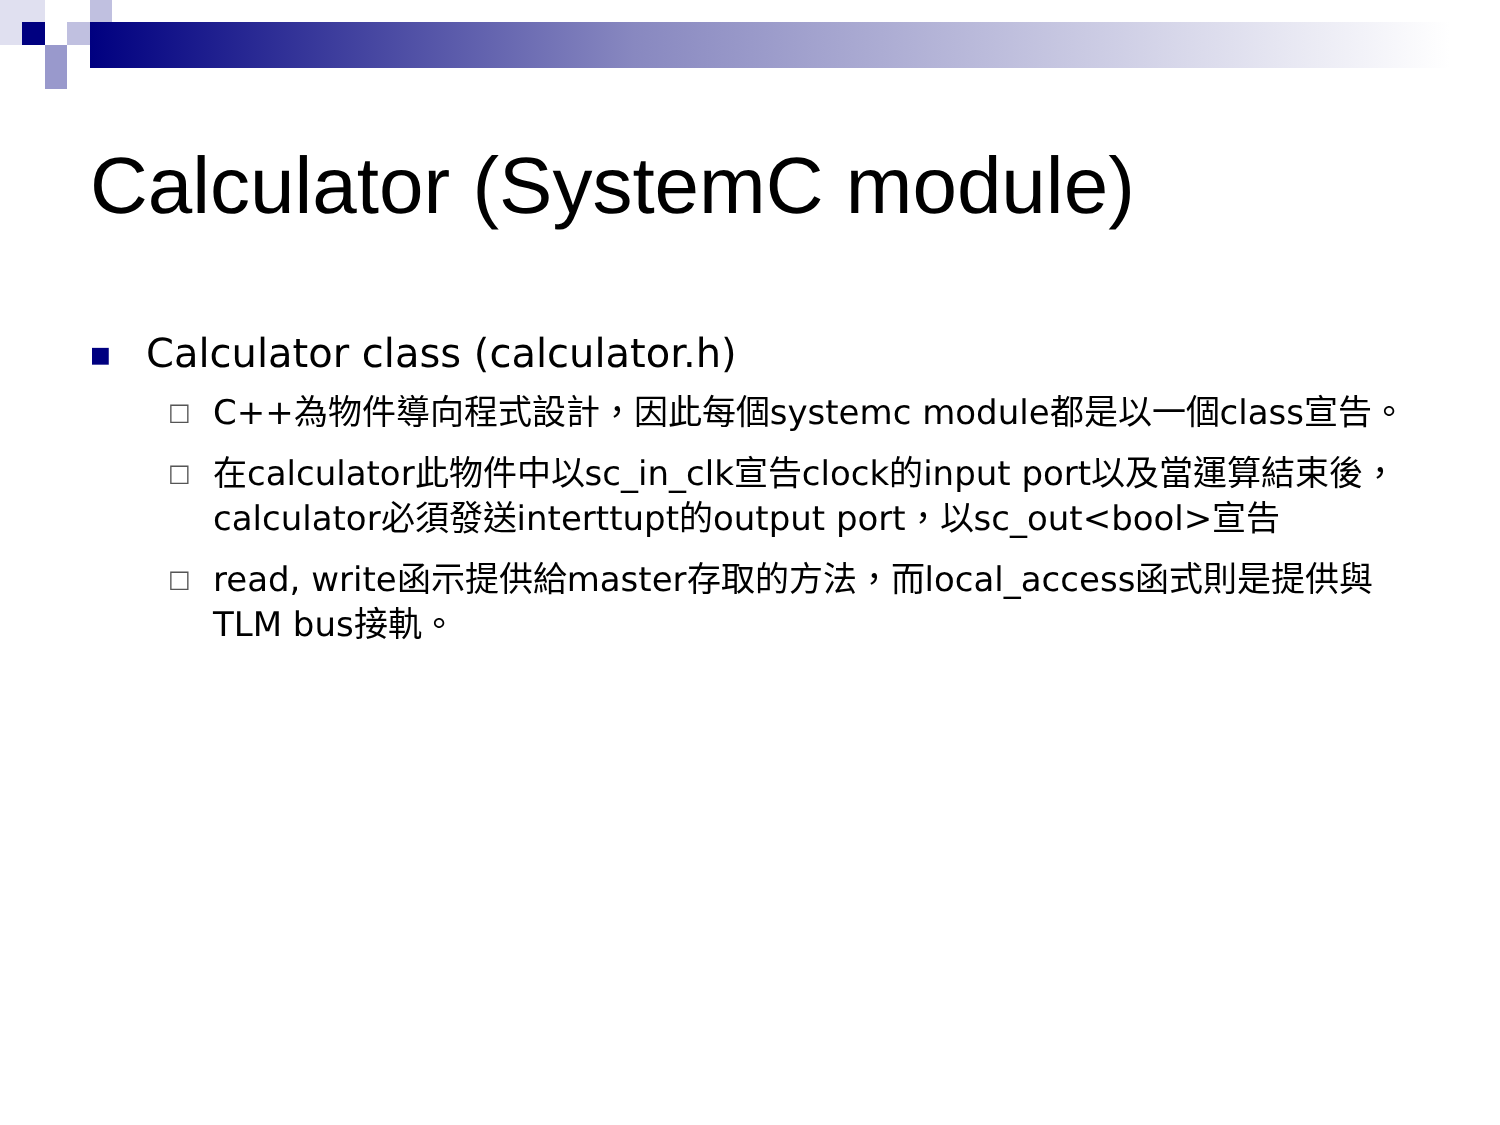Calculator (SystemC module)
■ Calculator class (calculator.h)
□ C++為物件導向程式設計，因此每個systemc module都是以一個class宣告。
□ 在calculator此物件中以sc_in_clk宣告clock的input port以及當運算結束後，calculator必須發送interttupt的output port，以sc_out<bool>宣告
□ read, write函示提供給master存取的方法，而local_access函式則是提供與TLM bus接軌。